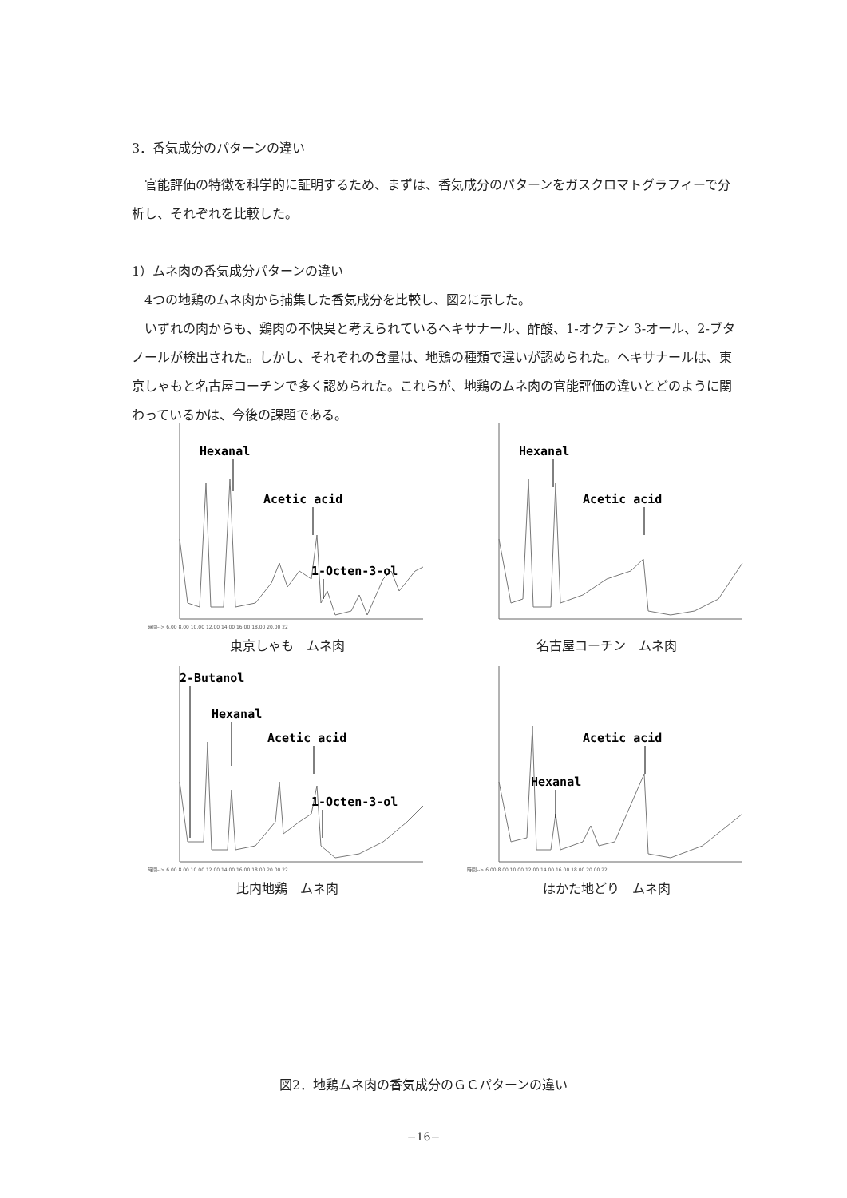3．香気成分のパターンの違い
官能評価の特徴を科学的に証明するため、まずは、香気成分のパターンをガスクロマトグラフィーで分析し、それぞれを比較した。
1）ムネ肉の香気成分パターンの違い
4つの地鶏のムネ肉から捕集した香気成分を比較し、図2に示した。
いずれの肉からも、鶏肉の不快臭と考えられているヘキサナール、酢酸、1-オクテン 3-オール、2-ブタノールが検出された。しかし、それぞれの含量は、地鶏の種類で違いが認められた。ヘキサナールは、東京しゃもと名古屋コーチンで多く認められた。これらが、地鶏のムネ肉の官能評価の違いとどのように関わっているかは、今後の課題である。
Hexanal
Acetic acid
1-Octen-3-ol
時間--> 6.00 8.00 10.00 12.00 14.00 16.00 18.00 20.00 22
東京しゃも　ムネ肉
Hexanal
Acetic acid
名古屋コーチン　ムネ肉
2-Butanol
Hexanal
Acetic acid
1-Octen-3-ol
時間--> 6.00 8.00 10.00 12.00 14.00 16.00 18.00 20.00 22
比内地鶏　ムネ肉
Acetic acid
Hexanal
時間--> 6.00 8.00 10.00 12.00 14.00 16.00 18.00 20.00 22
はかた地どり　ムネ肉
図2．地鶏ムネ肉の香気成分のＧＣパターンの違い
−16−